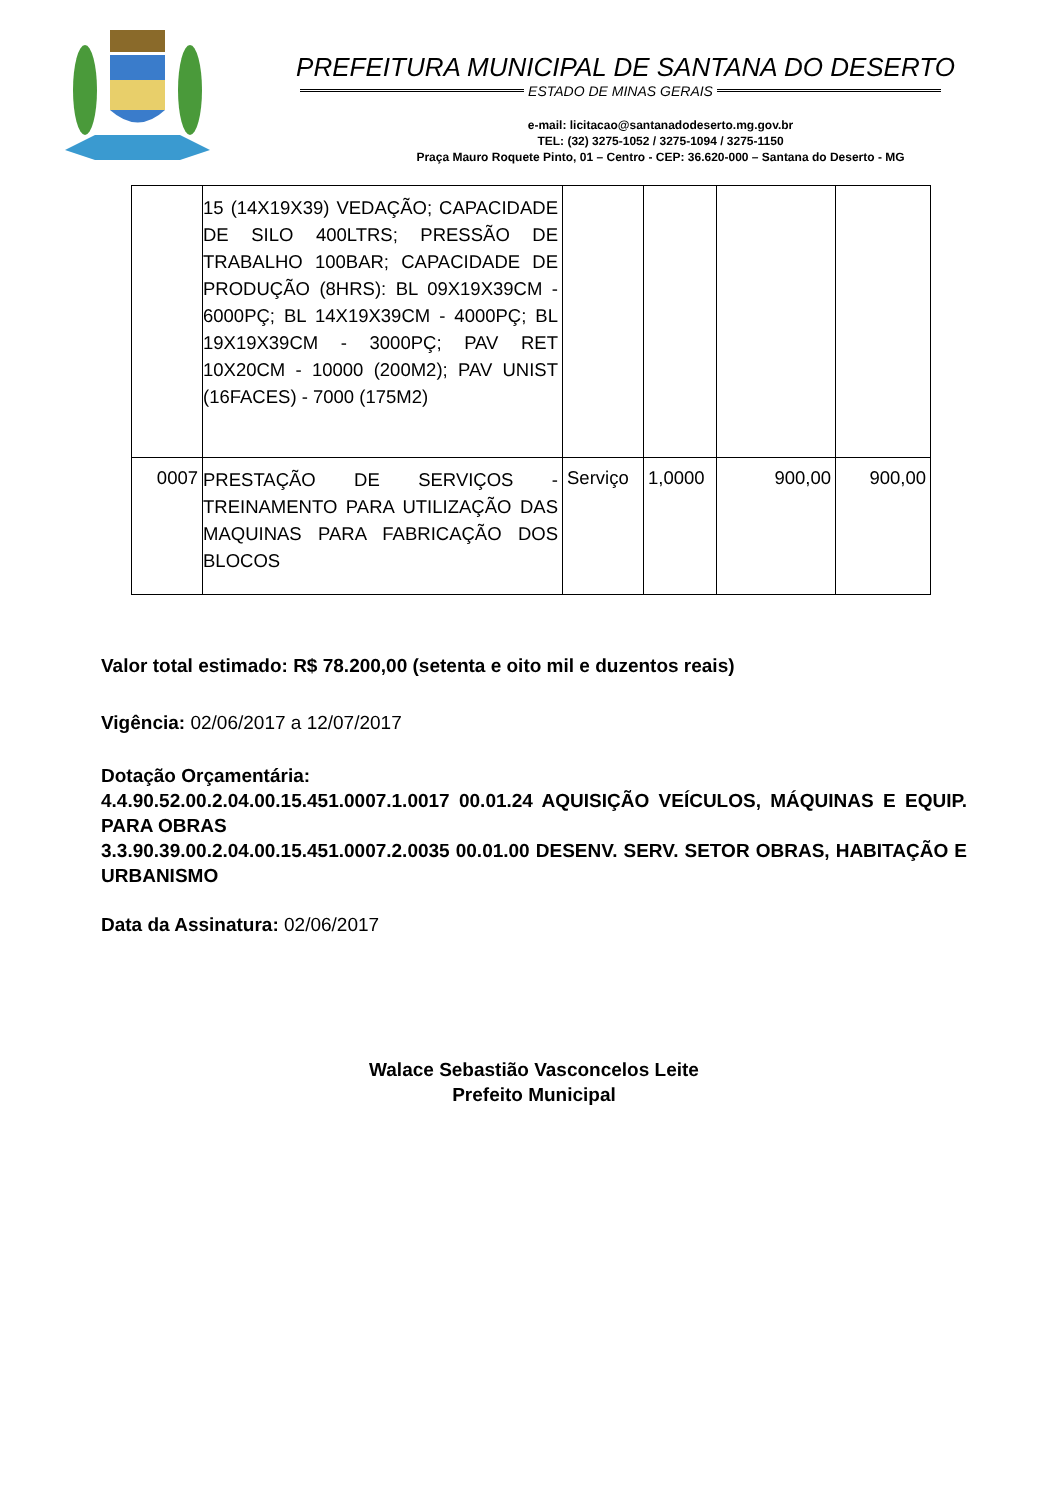PREFEITURA MUNICIPAL DE SANTANA DO DESERTO
ESTADO DE MINAS GERAIS
e-mail: licitacao@santanadodeserto.mg.gov.br
TEL: (32) 3275-1052 / 3275-1094 / 3275-1150
Praça Mauro Roquete Pinto, 01 – Centro - CEP: 36.620-000 – Santana do Deserto - MG
| | 15 (14X19X39) VEDAÇÃO; CAPACIDADE DE SILO 400LTRS; PRESSÃO DE TRABALHO 100BAR; CAPACIDADE DE PRODUÇÃO (8HRS): BL 09X19X39CM - 6000PÇ; BL 14X19X39CM - 4000PÇ; BL 19X19X39CM - 3000PÇ; PAV RET 10X20CM - 10000 (200M2); PAV UNIST (16FACES) - 7000 (175M2) | | | | |
| 0007 | PRESTAÇÃO DE SERVIÇOS - TREINAMENTO PARA UTILIZAÇÃO DAS MAQUINAS PARA FABRICAÇÃO DOS BLOCOS | Serviço | 1,0000 | 900,00 | 900,00 |
Valor total estimado: R$ 78.200,00 (setenta e oito mil e duzentos reais)
Vigência: 02/06/2017 a 12/07/2017
Dotação Orçamentária:
4.4.90.52.00.2.04.00.15.451.0007.1.0017 00.01.24 AQUISIÇÃO VEÍCULOS, MÁQUINAS E EQUIP. PARA OBRAS
3.3.90.39.00.2.04.00.15.451.0007.2.0035 00.01.00 DESENV. SERV. SETOR OBRAS, HABITAÇÃO E URBANISMO
Data da Assinatura: 02/06/2017
Walace Sebastião Vasconcelos Leite
Prefeito Municipal